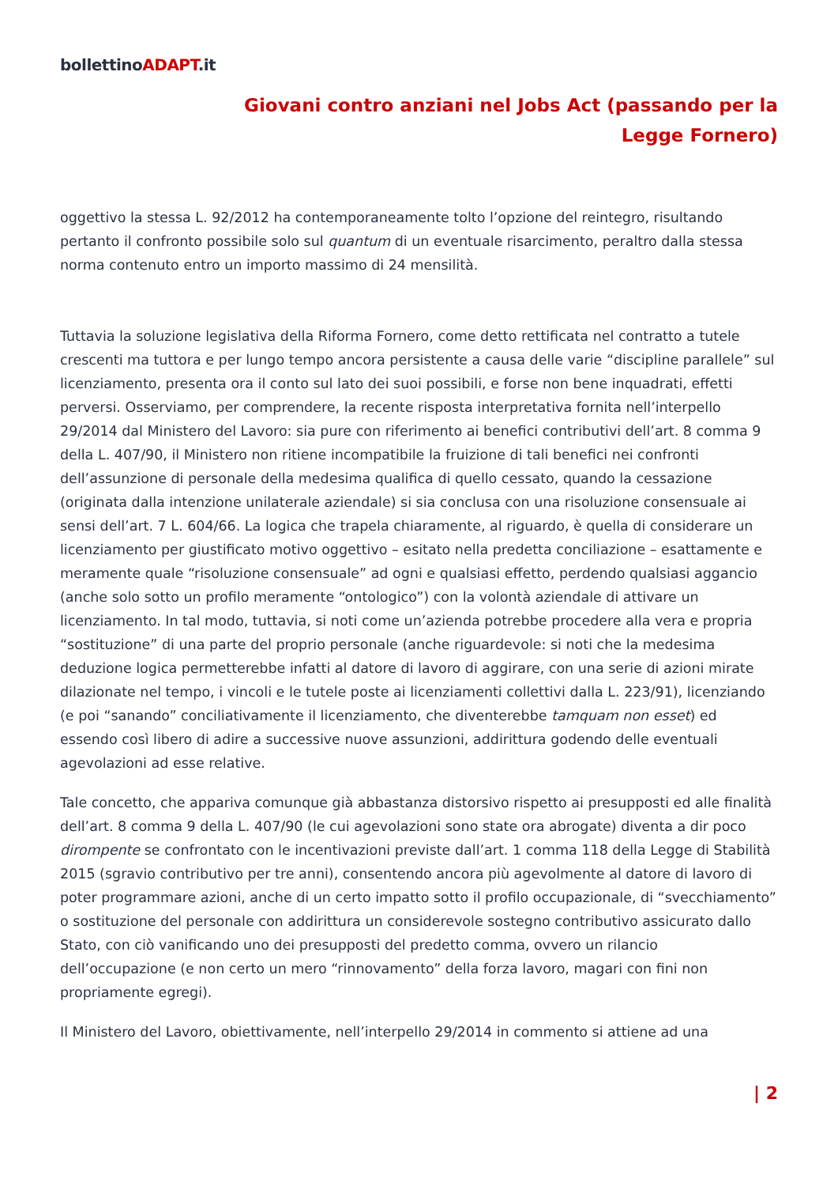bollettinoADAPT.it
Giovani contro anziani nel Jobs Act (passando per la
Legge Fornero)
oggettivo la stessa L. 92/2012 ha contemporaneamente tolto l’opzione del reintegro, risultando pertanto il confronto possibile solo sul quantum di un eventuale risarcimento, peraltro dalla stessa norma contenuto entro un importo massimo di 24 mensilità.
Tuttavia la soluzione legislativa della Riforma Fornero, come detto rettificata nel contratto a tutele crescenti ma tuttora e per lungo tempo ancora persistente a causa delle varie “discipline parallele” sul licenziamento, presenta ora il conto sul lato dei suoi possibili, e forse non bene inquadrati, effetti perversi. Osserviamo, per comprendere, la recente risposta interpretativa fornita nell’interpello 29/2014 dal Ministero del Lavoro: sia pure con riferimento ai benefici contributivi dell’art. 8 comma 9 della L. 407/90, il Ministero non ritiene incompatibile la fruizione di tali benefici nei confronti dell’assunzione di personale della medesima qualifica di quello cessato, quando la cessazione (originata dalla intenzione unilaterale aziendale) si sia conclusa con una risoluzione consensuale ai sensi dell’art. 7 L. 604/66. La logica che trapela chiaramente, al riguardo, è quella di considerare un licenziamento per giustificato motivo oggettivo – esitato nella predetta conciliazione – esattamente e meramente quale “risoluzione consensuale” ad ogni e qualsiasi effetto, perdendo qualsiasi aggancio (anche solo sotto un profilo meramente “ontologico”) con la volontà aziendale di attivare un licenziamento. In tal modo, tuttavia, si noti come un’azienda potrebbe procedere alla vera e propria “sostituzione” di una parte del proprio personale (anche riguardevole: si noti che la medesima deduzione logica permetterebbe infatti al datore di lavoro di aggirare, con una serie di azioni mirate dilazionate nel tempo, i vincoli e le tutele poste ai licenziamenti collettivi dalla L. 223/91), licenziando (e poi “sanando” conciliativamente il licenziamento, che diventerebbe tamquam non esset) ed essendo così libero di adire a successive nuove assunzioni, addirittura godendo delle eventuali agevolazioni ad esse relative.
Tale concetto, che appariva comunque già abbastanza distorsivo rispetto ai presupposti ed alle finalità dell’art. 8 comma 9 della L. 407/90 (le cui agevolazioni sono state ora abrogate) diventa a dir poco dirompente se confrontato con le incentivazioni previste dall’art. 1 comma 118 della Legge di Stabilità 2015 (sgravio contributivo per tre anni), consentendo ancora più agevolmente al datore di lavoro di poter programmare azioni, anche di un certo impatto sotto il profilo occupazionale, di “svecchiamento” o sostituzione del personale con addirittura un considerevole sostegno contributivo assicurato dallo Stato, con ciò vanificando uno dei presupposti del predetto comma, ovvero un rilancio dell’occupazione (e non certo un mero “rinnovamento” della forza lavoro, magari con fini non propriamente egregi).
Il Ministero del Lavoro, obiettivamente, nell’interpello 29/2014 in commento si attiene ad una
| 2